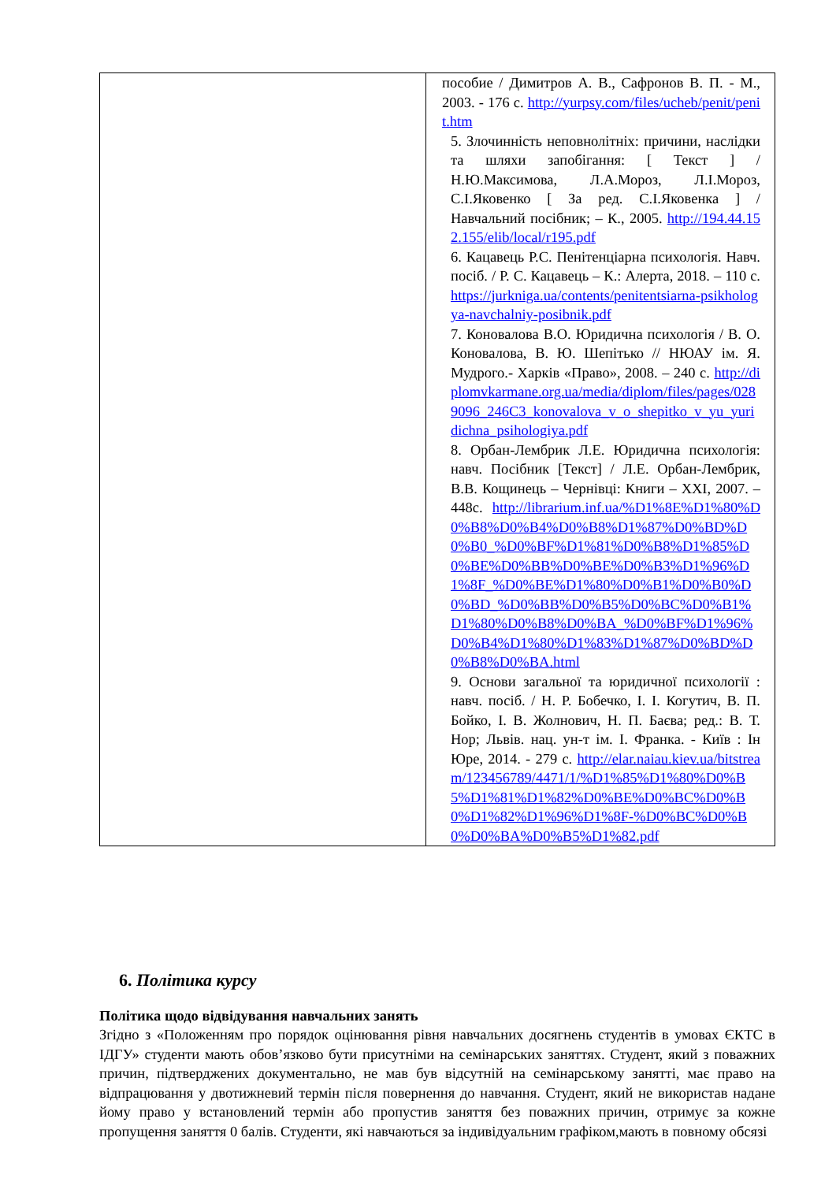| | пособие / Димитров А. В., Сафронов В. П. - М., 2003. - 176 с. http://yurpsy.com/files/ucheb/penit/penit.htm 5. Злочинність неповнолітніх: причини, наслідки та шляхи запобігання: [ Текст ] / Н.Ю.Максимова, Л.А.Мороз, Л.І.Мороз, С.І.Яковенко [ За ред. С.І.Яковенка ] / Навчальний посібник; – К., 2005. http://194.44.152.155/elib/local/r195.pdf 6. Кацавець Р.С. Пенітенціарна психологія. Навч. посіб. / Р. С. Кацавець – К.: Алерта, 2018. – 110 с. https://jurkniga.ua/contents/penitentsiarna-psikhologya-navchalniy-posibnik.pdf 7. Коновалова В.О. Юридична психологія / В. О. Коновалова, В. Ю. Шепітько // НЮАУ ім. Я. Мудрого.- Харків «Право», 2008. – 240 с. http://diplomvkarmane.org.ua/media/diplom/files/pages/0289096_246C3_konovalova_v_o_shepitko_v_yu_yuridichna_psihologiya.pdf 8. Орбан-Лембрик Л.Е. Юридична психологія: навч. Посібник [Текст] / Л.Е. Орбан-Лембрик, В.В. Кощинець – Чернівці: Книги – XXI, 2007. – 448с. http://librarium.inf.ua/%D1%8E%D1%80%D0%B8%D0%B4%D0%B8%D1%87%D0%BD%D0%B0_%D0%BF%D1%81%D0%B8%D1%85%D0%BE%D0%BB%D0%BE%D0%B3%D1%96%D1%8F_%D0%BE%D1%80%D0%B1%D0%B0%D0%BD_%D0%BB%D0%B5%D0%BC%D0%B1%D1%80%D0%B8%D0%BA_%D0%BF%D1%96%D0%B4%D1%80%D1%83%D1%87%D0%BD%D0%B8%D0%BA.html 9. Основи загальної та юридичної психології : навч. посіб. / Н. Р. Бобечко, І. І. Когутич, В. П. Бойко, І. В. Жолнович, Н. П. Баєва; ред.: В. Т. Нор; Львів. нац. ун-т ім. І. Франка. - Київ : Ін Юре, 2014. - 279 с. http://elar.naiau.kiev.ua/bitstream/123456789/4471/1/%D1%85%D1%80%D0%B5%D1%81%D1%82%D0%BE%D0%BC%D0%B0%D1%82%D1%96%D1%8F-%D0%BC%D0%B0%D0%BA%D0%B5%D1%82.pdf |
6. Політика курсу
Політика щодо відвідування навчальних занять
Згідно з «Положенням про порядок оцінювання рівня навчальних досягнень студентів в умовах ЄКТС в ІДГУ» студенти мають обов’язково бути присутніми на семінарських заняттях. Студент, який з поважних причин, підтверджених документально, не мав був відсутній на семінарському занятті, має право на відпрацювання у двотижневий термін після повернення до навчання. Студент, який не використав надане йому право у встановлений термін або пропустив заняття без поважних причин, отримує за кожне пропущення заняття 0 балів. Студенти, які навчаються за індивідуальним графіком,мають в повному обсязі